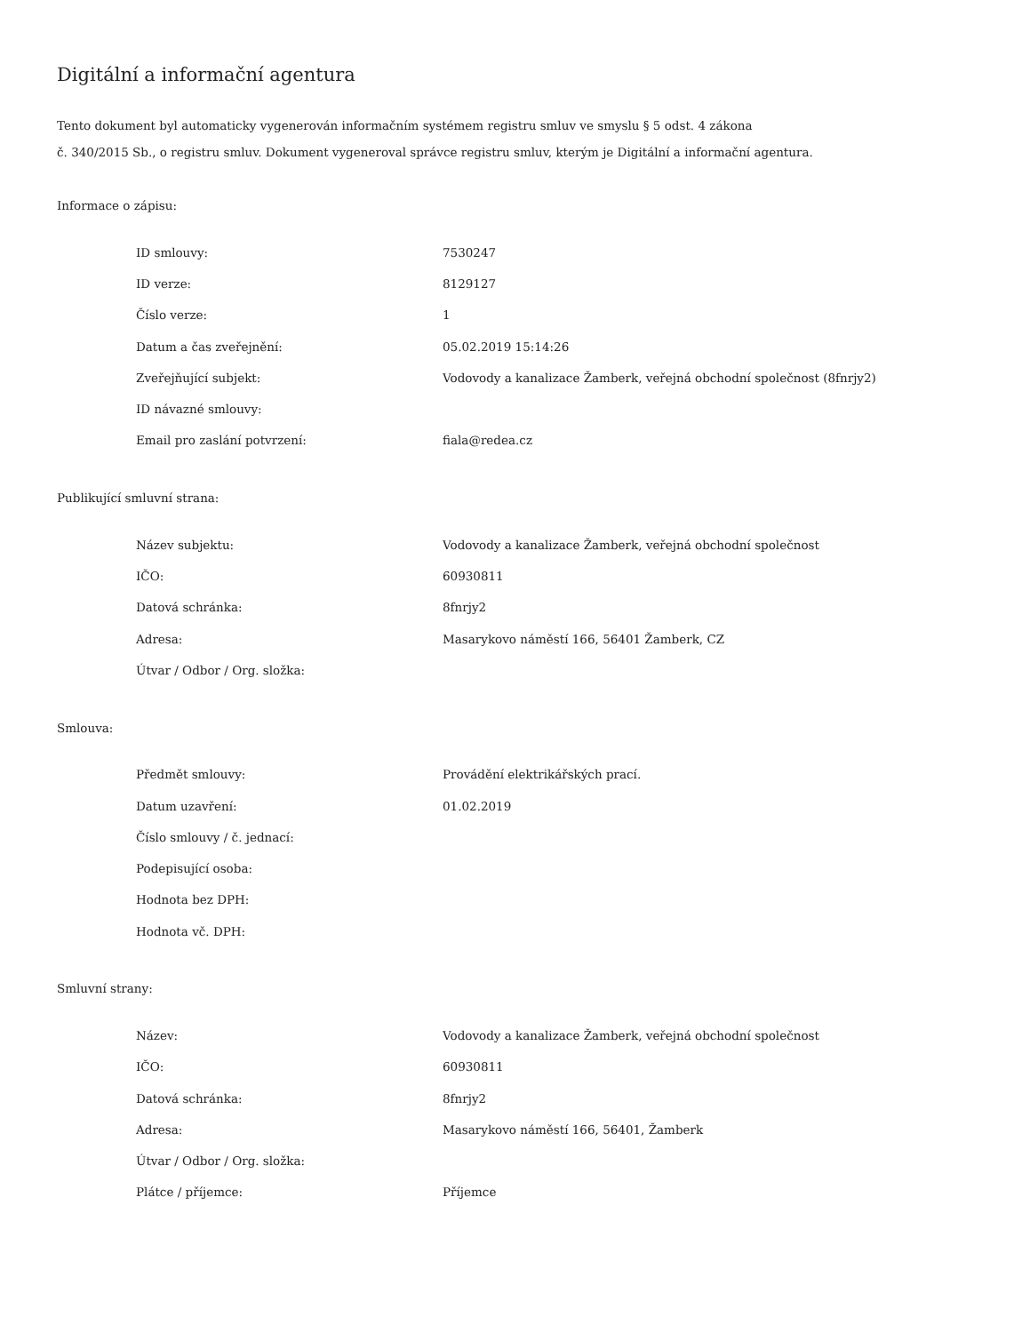Digitální a informační agentura
Tento dokument byl automaticky vygenerován informačním systémem registru smluv ve smyslu § 5 odst. 4 zákona
č. 340/2015 Sb., o registru smluv. Dokument vygeneroval správce registru smluv, kterým je Digitální a informační agentura.
Informace o zápisu:
| ID smlouvy: | 7530247 |
| ID verze: | 8129127 |
| Číslo verze: | 1 |
| Datum a čas zveřejnění: | 05.02.2019 15:14:26 |
| Zveřejňující subjekt: | Vodovody a kanalizace Žamberk, veřejná obchodní společnost (8fnrjy2) |
| ID návazné smlouvy: | |
| Email pro zaslání potvrzení: | fiala@redea.cz |
Publikující smluvní strana:
| Název subjektu: | Vodovody a kanalizace Žamberk, veřejná obchodní společnost |
| IČO: | 60930811 |
| Datová schránka: | 8fnrjy2 |
| Adresa: | Masarykovo náměstí 166, 56401 Žamberk, CZ |
| Útvar / Odbor / Org. složka: | |
Smlouva:
| Předmět smlouvy: | Provádění elektrikářských prací. |
| Datum uzavření: | 01.02.2019 |
| Číslo smlouvy / č. jednací: | |
| Podepisující osoba: | |
| Hodnota bez DPH: | |
| Hodnota vč. DPH: | |
Smluvní strany:
| Název: | Vodovody a kanalizace Žamberk, veřejná obchodní společnost |
| IČO: | 60930811 |
| Datová schránka: | 8fnrjy2 |
| Adresa: | Masarykovo náměstí 166, 56401, Žamberk |
| Útvar / Odbor / Org. složka: | |
| Plátce / příjemce: | Příjemce |